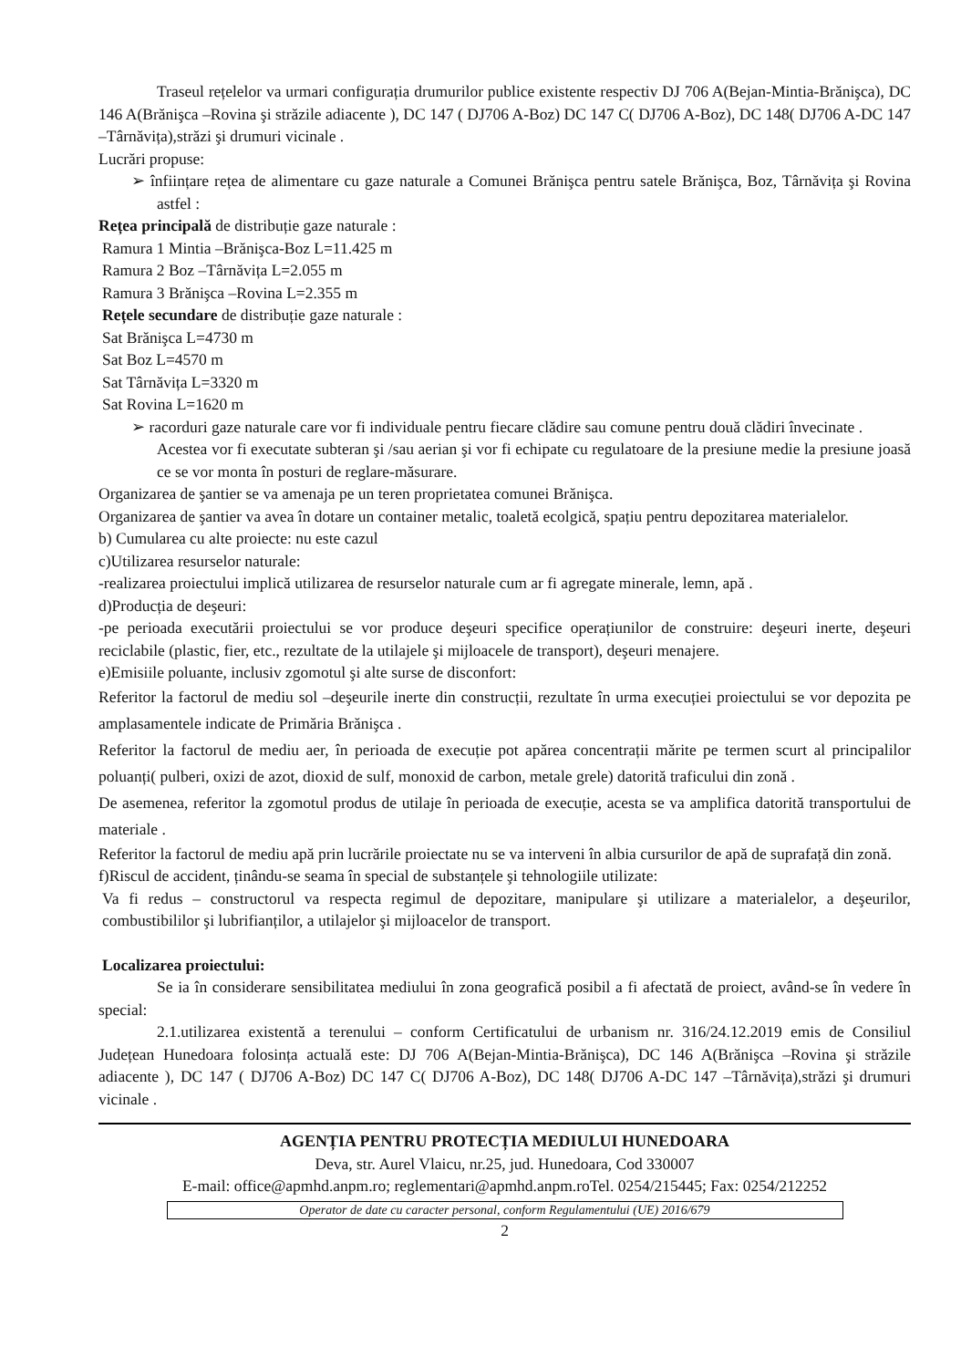Traseul rețelelor va urmari configurația drumurilor publice existente respectiv DJ 706 A(Bejan-Mintia-Brănişca), DC 146 A(Brănişca –Rovina şi străzile adiacente ), DC 147 ( DJ706 A-Boz) DC 147 C( DJ706 A-Boz), DC 148( DJ706 A-DC 147 –Târnăvița),străzi şi drumuri vicinale .
Lucrări propuse:
➢ înființare rețea de alimentare cu gaze naturale a Comunei Brănişca pentru satele Brănişca, Boz, Târnăvița şi Rovina astfel :
Rețea principală de distribuție gaze naturale :
Ramura 1 Mintia –Brănişca-Boz L=11.425 m
Ramura 2 Boz –Târnăvița L=2.055 m
Ramura 3 Brănişca –Rovina L=2.355 m
Rețele secundare de distribuție gaze naturale :
Sat Brănişca L=4730 m
Sat Boz L=4570 m
Sat Târnăvița L=3320 m
Sat Rovina L=1620 m
➢ racorduri gaze naturale care vor fi individuale pentru fiecare clădire sau comune pentru două clădiri învecinate .
Acestea vor fi executate subteran şi /sau aerian şi vor fi echipate cu regulatoare de la presiune medie la presiune joasă ce se vor monta în posturi de reglare-măsurare.
Organizarea de şantier se va amenaja pe un teren proprietatea comunei Brănişca.
Organizarea de şantier va avea în dotare un container metalic, toaletă ecolgică, spațiu pentru depozitarea materialelor.
b) Cumularea cu alte proiecte: nu este cazul
c)Utilizarea resurselor naturale:
-realizarea proiectului implică utilizarea de resurselor naturale cum ar fi agregate minerale, lemn, apă .
d)Producția de deşeuri:
-pe perioada executării proiectului se vor produce deşeuri specifice operațiunilor de construire: deşeuri inerte, deşeuri reciclabile (plastic, fier, etc., rezultate de la utilajele şi mijloacele de transport), deşeuri menajere.
e)Emisiile poluante, inclusiv zgomotul şi alte surse de disconfort:
Referitor la factorul de mediu sol –deşeurile inerte din construcții, rezultate în urma execuției proiectului se vor depozita pe amplasamentele indicate de Primăria Brănişca .
Referitor la factorul de mediu aer, în perioada de execuție pot apărea concentrații mărite pe termen scurt al principalilor poluanți( pulberi, oxizi de azot, dioxid de sulf, monoxid de carbon, metale grele) datorită traficului din zonă .
De asemenea, referitor la zgomotul produs de utilaje în perioada de execuție, acesta se va amplifica datorită transportului de materiale .
Referitor la factorul de mediu apă prin lucrările proiectate nu se va interveni în albia cursurilor de apă de suprafață din zonă.
f)Riscul de accident, ținându-se seama în special de substanțele şi tehnologiile utilizate:
Va fi redus – constructorul va respecta regimul de depozitare, manipulare şi utilizare a materialelor, a deşeurilor, combustibililor şi lubrifianților, a utilajelor şi mijloacelor de transport.
Localizarea proiectului:
Se ia în considerare sensibilitatea mediului în zona geografică posibil a fi afectată de proiect, având-se în vedere în special:
2.1.utilizarea existentă a terenului – conform Certificatului de urbanism nr. 316/24.12.2019 emis de Consiliul Județean Hunedoara folosința actuală este: DJ 706 A(Bejan-Mintia-Brănişca), DC 146 A(Brănişca –Rovina şi străzile adiacente ), DC 147 ( DJ706 A-Boz) DC 147 C( DJ706 A-Boz), DC 148( DJ706 A-DC 147 –Târnăvița),străzi şi drumuri vicinale .
AGENȚIA PENTRU PROTECȚIA MEDIULUI HUNEDOARA
Deva, str. Aurel Vlaicu, nr.25, jud. Hunedoara, Cod 330007
E-mail: office@apmhd.anpm.ro; reglementari@apmhd.anpm.roTel. 0254/215445; Fax: 0254/212252
Operator de date cu caracter personal, conform Regulamentului (UE) 2016/679
2